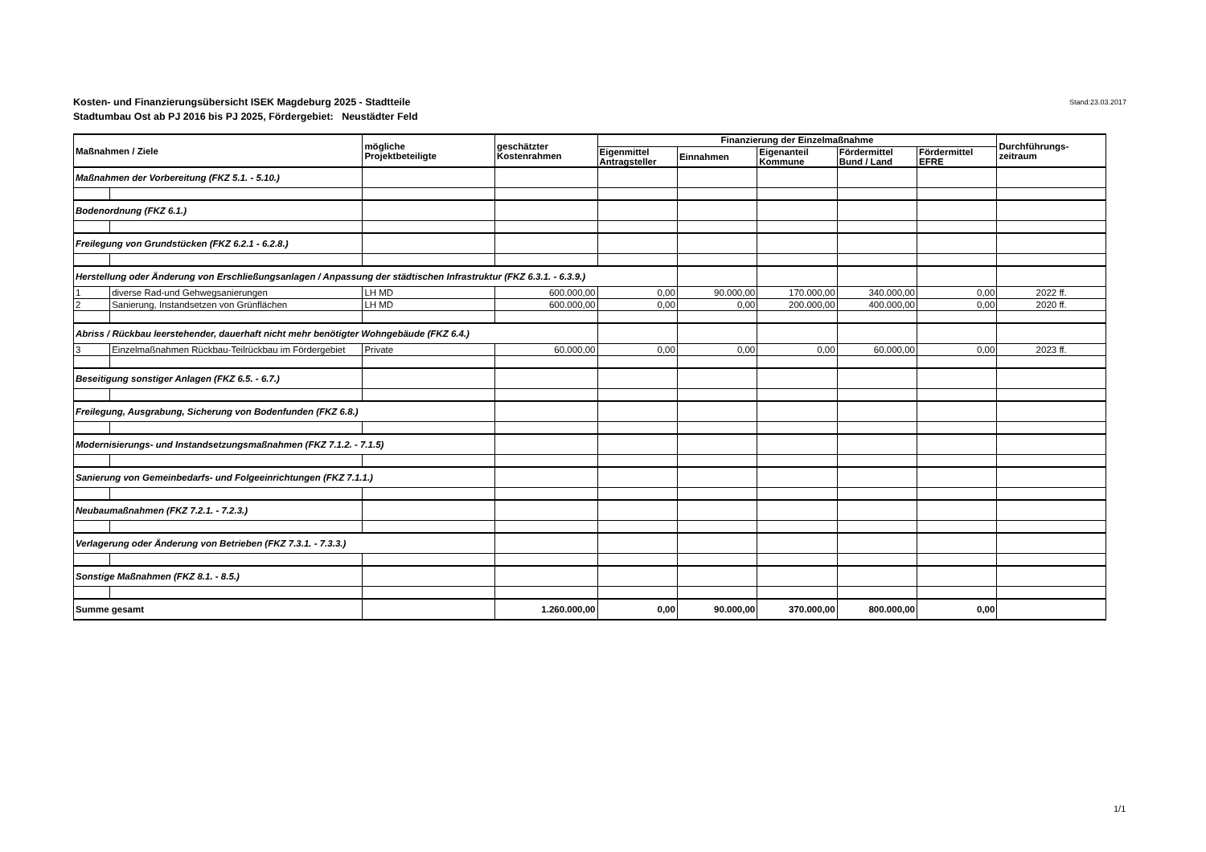Kosten- und Finanzierungsübersicht ISEK Magdeburg 2025 - Stadtteile
Stadtumbau Ost ab PJ 2016 bis PJ 2025, Fördergebiet: Neustädter Feld
Stand:23.03.2017
| Maßnahmen / Ziele | | mögliche Projektbeteiligte | geschätzter Kostenrahmen | Finanzierung der Einzelmaßnahme | | | | | Durchführungs- zeitraum |
| --- | --- | --- | --- | --- | --- | --- | --- | --- | --- |
| | | | | Eigenmittel Antragsteller | Einnahmen | Eigenanteil Kommune | Fördermittel Bund / Land | Fördermittel EFRE | |
| Maßnahmen der Vorbereitung (FKZ 5.1. - 5.10.) | | | | | | | | | |
| Bodenordnung (FKZ 6.1.) | | | | | | | | | |
| Freilegung von Grundstücken (FKZ 6.2.1 - 6.2.8.) | | | | | | | | | |
| Herstellung oder Änderung von Erschließungsanlagen / Anpassung der städtischen Infrastruktur (FKZ 6.3.1. - 6.3.9.) | | | | | | | | | |
| 1 | diverse Rad-und Gehwegsanierungen | LH MD | 600.000,00 | 0,00 | 90.000,00 | 170.000,00 | 340.000,00 | 0,00 | 2022 ff. |
| 2 | Sanierung, Instandsetzen von Grünflächen | LH MD | 600.000,00 | 0,00 | 0,00 | 200.000,00 | 400.000,00 | 0,00 | 2020 ff. |
| Abriss / Rückbau leerstehender, dauerhaft nicht mehr benötigter Wohngebäude (FKZ 6.4.) | | | | | | | | | |
| 3 | Einzelmaßnahmen Rückbau-Teilrückbau im Fördergebiet | Private | 60.000,00 | 0,00 | 0,00 | 0,00 | 60.000,00 | 0,00 | 2023 ff. |
| Beseitigung sonstiger Anlagen (FKZ 6.5. - 6.7.) | | | | | | | | | |
| Freilegung, Ausgrabung, Sicherung von Bodenfunden (FKZ 6.8.) | | | | | | | | | |
| Modernisierungs- und Instandsetzungsmaßnahmen (FKZ 7.1.2. - 7.1.5) | | | | | | | | | |
| Sanierung von Gemeinbedarfs- und Folgeeinrichtungen (FKZ 7.1.1.) | | | | | | | | | |
| Neubaumaßnahmen (FKZ 7.2.1. - 7.2.3.) | | | | | | | | | |
| Verlagerung oder Änderung von Betrieben (FKZ 7.3.1. - 7.3.3.) | | | | | | | | | |
| Sonstige Maßnahmen (FKZ 8.1. - 8.5.) | | | | | | | | | |
| Summe gesamt | | | 1.260.000,00 | 0,00 | 90.000,00 | 370.000,00 | 800.000,00 | 0,00 | |
1/1